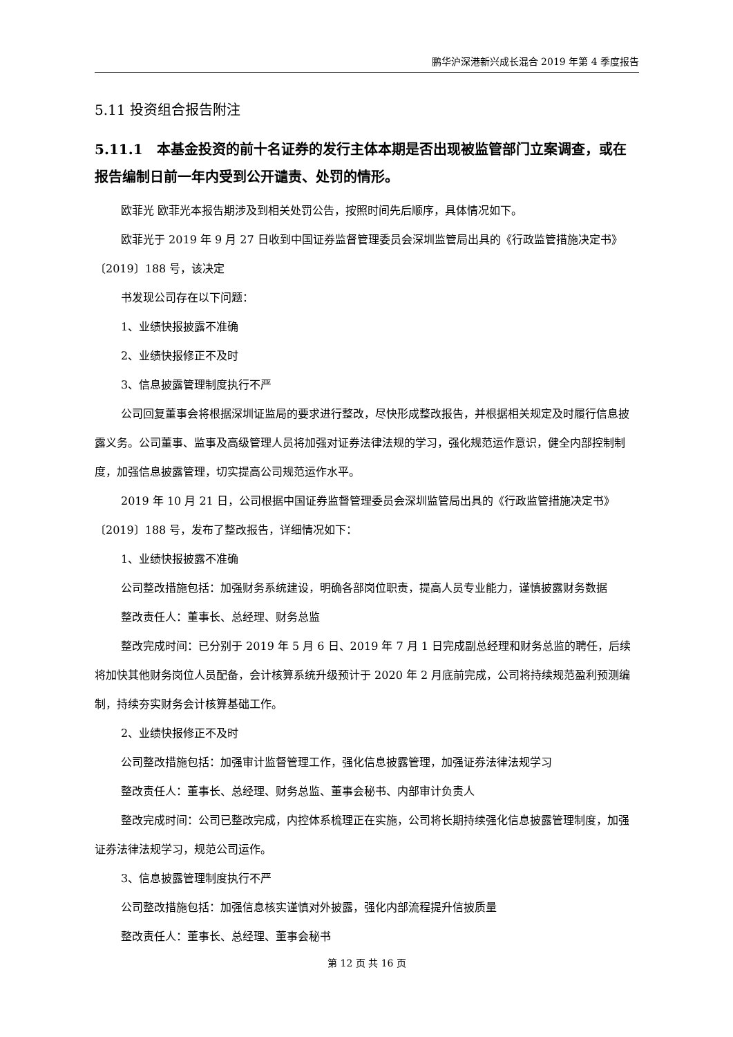鹏华沪深港新兴成长混合 2019 年第 4 季度报告
5.11 投资组合报告附注
5.11.1　本基金投资的前十名证券的发行主体本期是否出现被监管部门立案调查，或在报告编制日前一年内受到公开谴责、处罚的情形。
欧菲光 欧菲光本报告期涉及到相关处罚公告，按照时间先后顺序，具体情况如下。
欧菲光于 2019 年 9 月 27 日收到中国证券监督管理委员会深圳监管局出具的《行政监管措施决定书》〔2019〕188 号，该决定
书发现公司存在以下问题：
1、业绩快报披露不准确
2、业绩快报修正不及时
3、信息披露管理制度执行不严
公司回复董事会将根据深圳证监局的要求进行整改，尽快形成整改报告，并根据相关规定及时履行信息披露义务。公司董事、监事及高级管理人员将加强对证券法律法规的学习，强化规范运作意识，健全内部控制制度，加强信息披露管理，切实提高公司规范运作水平。
2019 年 10 月 21 日，公司根据中国证券监督管理委员会深圳监管局出具的《行政监管措施决定书》〔2019〕188 号，发布了整改报告，详细情况如下：
1、业绩快报披露不准确
公司整改措施包括：加强财务系统建设，明确各部岗位职责，提高人员专业能力，谨慎披露财务数据
整改责任人：董事长、总经理、财务总监
整改完成时间：已分别于 2019 年 5 月 6 日、2019 年 7 月 1 日完成副总经理和财务总监的聘任，后续将加快其他财务岗位人员配备，会计核算系统升级预计于 2020 年 2 月底前完成，公司将持续规范盈利预测编制，持续夯实财务会计核算基础工作。
2、业绩快报修正不及时
公司整改措施包括：加强审计监督管理工作，强化信息披露管理，加强证券法律法规学习
整改责任人：董事长、总经理、财务总监、董事会秘书、内部审计负责人
整改完成时间：公司已整改完成，内控体系梳理正在实施，公司将长期持续强化信息披露管理制度，加强证券法律法规学习，规范公司运作。
3、信息披露管理制度执行不严
公司整改措施包括：加强信息核实谨慎对外披露，强化内部流程提升信披质量
整改责任人：董事长、总经理、董事会秘书
第 12 页 共 16 页